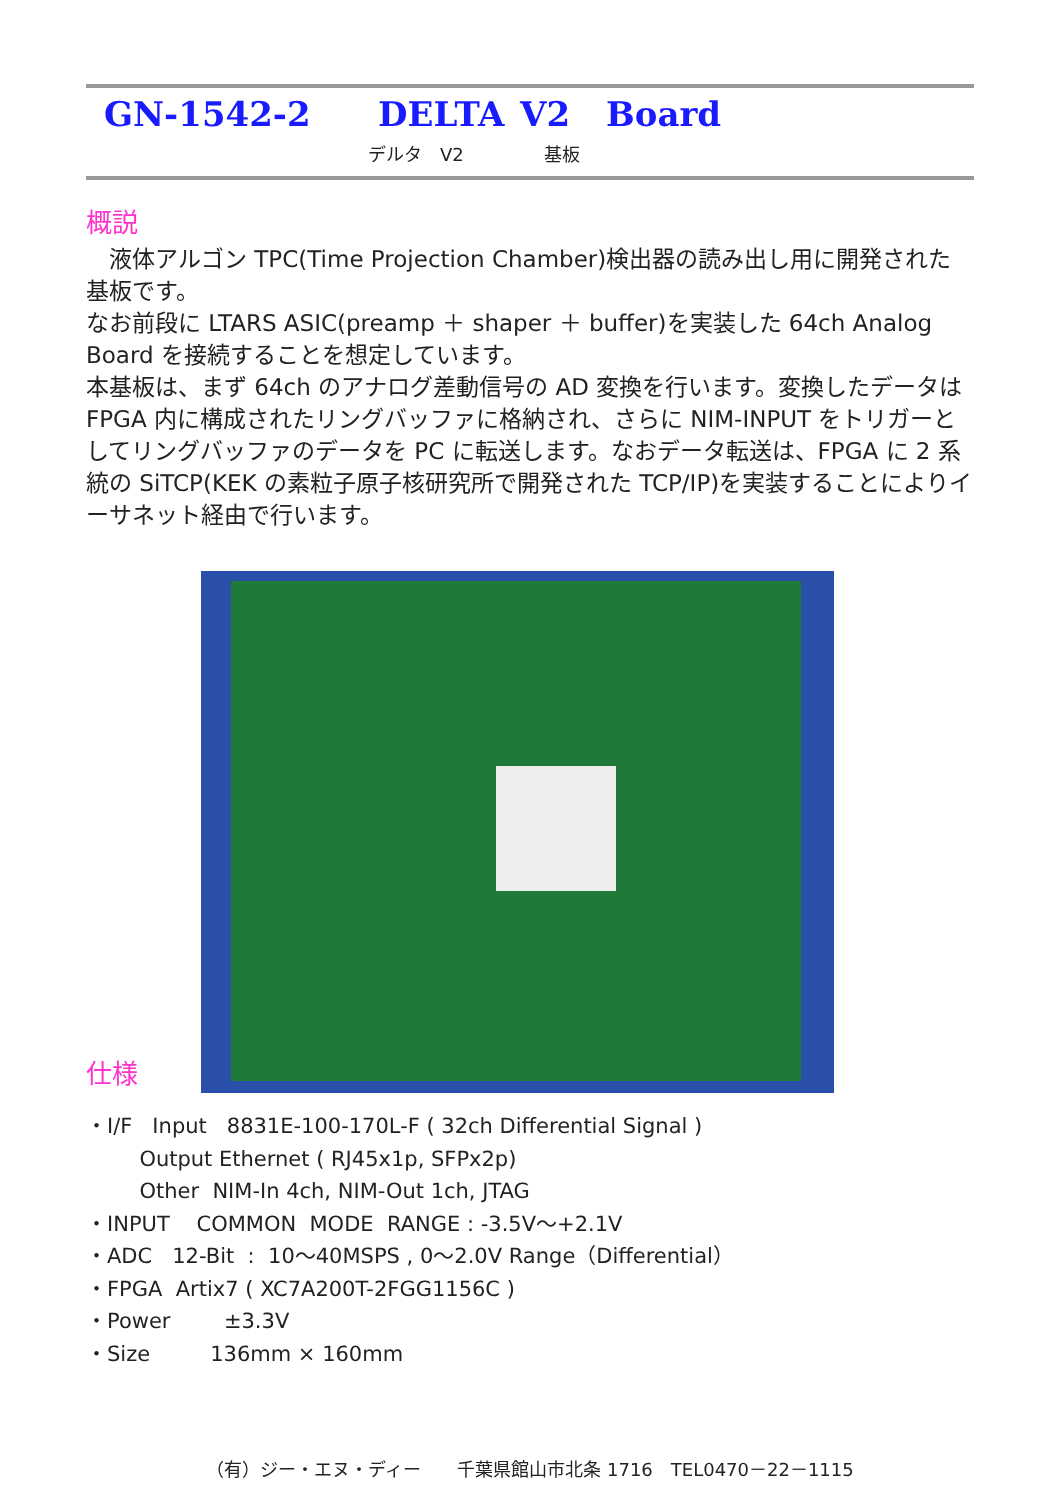GN-1542-2 DELTA V2 Board
デルタ　V2 基板
概説
　液体アルゴン TPC(Time Projection Chamber)検出器の読み出し用に開発された基板です。
なお前段に LTARS ASIC(preamp ＋ shaper ＋ buffer)を実装した 64ch Analog Board を接続することを想定しています。
本基板は、まず 64ch のアナログ差動信号の AD 変換を行います。変換したデータは FPGA 内に構成されたリングバッファに格納され、さらに NIM-INPUT をトリガーとしてリングバッファのデータを PC に転送します。なおデータ転送は、FPGA に 2 系統の SiTCP(KEK の素粒子原子核研究所で開発された TCP/IP)を実装することによりイーサネット経由で行います。
仕様
・I/F Input 8831E-100-170L-F ( 32ch Differential Signal )
Output Ethernet ( RJ45x1p, SFPx2p)
Other NIM-In 4ch, NIM-Out 1ch, JTAG
・INPUT COMMON MODE RANGE : -3.5V～+2.1V
・ADC 12-Bit : 10～40MSPS , 0～2.0V Range（Differential）
・FPGA Artix7 ( XC7A200T-2FGG1156C )
・Power ±3.3V
・Size 136mm × 160mm
（有）ジー・エヌ・ディー　　千葉県館山市北条 1716　TEL0470－22－1115